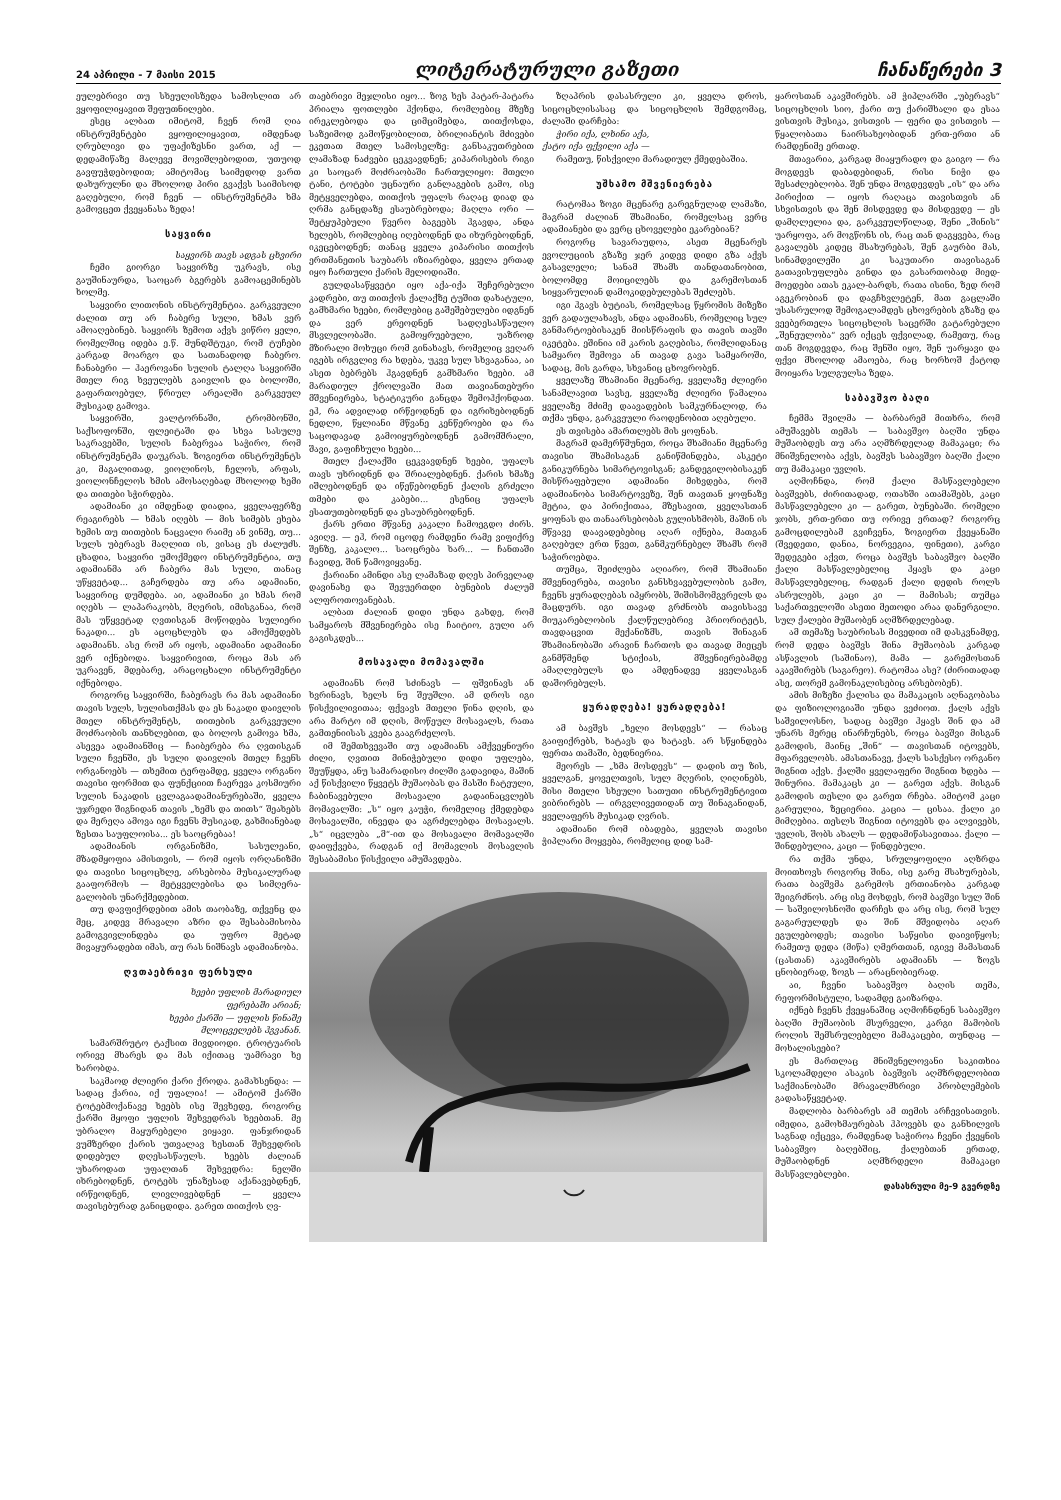24 აპრილი - 7 მაისი 2015 ლიტერატურული გაზეთი ჩანაწერები 3
ეულებრივი თუ სხეულისზედა სამოსლით არ ვყოფილიყავით შეფუთნილები.
ესეც ალბათ იმიტომ, ჩვენ რომ ღია ინსტრუმენტები ვყოფილიყავით, იმდენად ღრუბლივი და უფაქიზესნი ვართ, აქ — დედამიწაზე მალევე მოვიშლებოდით, უთუოდ გავფუჭდებოდით; ამიტომაც საიმედოდ ვართ დახურულნი და მხოლოდ პირი გვაქვს საიმისოდ გაღებული, რომ ჩვენ — ინსტრუმენტმა ხმა გამოვცეთ ქვეყანასა ზედა!
საყვირი
საყვირს თავს ადგას ცხვირი
ჩემი გიორგი საყვირზე უკრავს, ისე გაუშინაურდა, საოცარ ბგერებს გამოაცემინებს ხოლმე.
საყვირი ლითონის ინსტრუმენტია. გარკვეული ძალით თუ არ ჩაბერე სული, ხმას ვერ ამოაღებინებ. საყვირს ზემოთ აქვს ვიწრო ყელი, რომელშიც იდება ე.წ. მუნდშტუკი, რომ ტუჩები კარგად მოარგო და სათანადოდ ჩაბერო. ჩანაბერი — ჰაეროვანი სულის ტალღა საყვირში მთელ რიგ ხვეულებს გაივლის და ბოლოში, გაფართოებულ, წრიულ არეალში გარკვეულ მუსიკად გამოვა.
საყვირში, ვალტორნაში, ტრომბონში, საქსოფონში, ფლეიტაში და სხვა სასულე საკრავებში, სულის ჩაბერვაა საჭირო, რომ ინსტრუმენტმა დაუკრას. ზოგიერთ ინსტრუმენტს კი, მაგალითად, ვიოლინოს, ჩელოს, არფას, ვიოლონჩელოს ხმის ამოსაღებად მხოლოდ ხემი და თითები სჭირდება.
ადამიანი კი იმდენად დიადია, ყველაფერზე რეაგირებს — ხმას იღებს — მის სიმებს ეხება ხემის თუ თითების ნაცვალი რაიმე ან ვინმე, თუ... სულს უბერავს მაღლით ის, ვისაც ეს ძალუძს. ცხადია, საყვირი უმოქმედო ინსტრუმენტია, თუ ადამიანმა არ ჩაბერა მას სული, თანაც უწყვეტად... გაჩერდება თუ არა ადამიანი, საყვირიც დუმდება. აი, ადამიანი კი ხმას რომ იღებს — ლაპარაკობს, მღერის, იმისგანაა, რომ მას უწყვეტად ღვთისგან მოწოდება სულიერი ნაკადი... ეს აცოცხლებს და ამოქმედებს ადამიანს. ასე რომ არ იყოს, ადამიანი ადამიანი ვერ იქნებოდა. საყვირივით, როცა მას არ უკრავენ, მდებარე, არაცოცხალი ინსტრუმენტი იქნებოდა.
როგორც საყვირში, ჩაბერავს რა მას ადამიანი თავის სულს, სულისთქმას და ეს ნაკადი დაივლის მთელ ინსტრუმენტს, თითების გარკვეული მოძრაობის თანხლებით, და ბოლოს გამოვა ხმა, ასევეა ადამიანშიც — ჩაიბერება რა ღვთისგან სული ჩვენში, ეს სული დაივლის მთელ ჩვენს ორგანოებს — თხემით ტერფამდე, ყველა ორგანო თავისი ფორმით და ფუნქციით ჩაერევა კოსმიური სულის ნაკადის ცვლაგაადამიანურებაში, ყველა უჯრედი შიგნიდან თავის „ხემს და თითს“ შეახებს და მერეღა ამოვა იგი ჩვენს მუსიკად, გახმიანებად ზესთა საუფლოისა... ეს საოცრებაა!
ადამიანის ორგანიზმი, სასულეანი, მზადმყოფია ამისთვის, — რომ იყოს ორღანიზმი და თავისი სიცოცხლე, არსებობა მუსიკალურად გააფორმოს — მეტყველებისა და სიმღერა-გალობის უნარქმედებით.
თუ დავფიქრდებით ამის თაობაზე, თქვენც და მეც, კიდევ მრავალი აზრი და შესაბამისობა გამოგვივლინდება და უფრო მეტად მივაყურადებთ იმას, თუ რას ნიშნავს ადამიანობა.
ღვთაებრივი ფერხული
ხეები უფლის მარადიულ
ფერებაში არიან;
ხეები ქარში — უფლის წინაშე
მლოცველებს ჰგვანან.
სამარშრუტო ტაქსით მივდიოდი. ტროტუარის ორივე მხარეს და მას იქითაც უამრავი ხე ხარობდა.
საკმაოდ ძლიერი ქარი ქროდა. გამახსენდა: — სადაც ქარია, იქ უფალია! — ამიტომ ქარში ტოტებმოქანავე ხეებს ისე შევხედე, როგორც ქარში მყოფი უფლის შეხვედრას ხეებთან. მე უბრალო მაყურებელი ვიყავი. ფანჯრიდან ვუმზერდი ქარის უთვალავ ხესთან შეხვედრის დიდებულ დღესასწაულს. ხეებს ძალიან უხაროდათ უფალთან შეხვედრა: ნელში იხრებოდნენ, ტოტებს უნაზესად აქანავებდნენ, ირწეოდნენ, ლივლივებდნენ — ყველა თავისებურად განიცდიდა. გარეთ თითქოს ღვ-
თაებრივი მეჯლისი იყო... ზოგ ხეს პატარ-პატარა პრიალა ფოთლები ჰქონდა, რომლებიც მზეზე ირეკლებოდა და ციმციმებდა, თითქოსდა, საზეიმოდ გამოწყობილით, ბრილიანტის მძივები ეკეთათ მთელ სამოსელზე: განსაკუთრებით ლამაზად ნაძვები ცეკვავდნენ; კიპარისების რიგი კი საოცარ მოძრაობაში ჩართულიყო: მთელი ტანი, ტოტები უცნაური განლაგების გამო, ისე მეტყველებდა, თითქოს უფალს რაღაც დიად და ღრმა განცდაზე ესაუბრებოდა; მაღლა ორი — შეტყუპებული წვერო ბაგეებს ჰგავდა, ანდა ხელებს, რომლებიც იღებოდნენ და იხურებოდნენ, იკეცებოდნენ; თანაც ყველა კიპარისი თითქოს ერთმანეთის საუბარს იზიარებდა, ყველა ერთად იყო ჩართული ქარის მელოდიაში.
გულდასაწყვეტი იყო აქა-იქა შეჩერებული კადრები, თუ თითქოს ქალაქზე ტუშით დახატული, გამხმარი ხეები, რომლებიც გაშეშებულები იდგნენ და ვერ ერეოდნენ სადღესასწაულო მსვლელობაში. გამოყრუებული, უაზროდ მზირალი მოხუცი რომ გინახავს, რომელიც ვეღარ იგებს ირგვლივ რა ხდება, უკვე სულ სხვაგანაა, აი ასეთ ბებრებს ჰგავდნენ გამხმარი ხეები. ამ მარადიულ ქროლვაში მათ თავიანთებური მშვენიერება, სტატიკური განცდა შემოჰქონდათ. ეჰ, რა ადვილად ირწეოდნენ და იგრიხებოდნენ ნედლი, წყლიანი მწვანე კენწეროები და რა საცოდავად გამოიყურებოდნენ გამომშრალი, შავი, გაფიჩხული ხეები...
მთელ ქალაქში ცეკვავდნენ ხეები, უფალს თავს უხრიდნენ და შრიალებდნენ. ქარის ხმაზე იშლებოდნენ და იწეწებოდნენ ქალის გრძელი თმები და კაბები... ესენიც უფალს ესათუთებოდნენ და ესაუბრებოდნენ.
ქარს ერთი მწვანე კაკალი ჩამოეგდო ძირს. ავიღე. — ეჰ, რომ იცოდე რამდენი რამე ვიფიქრე შენზე, კაკალო... საოცრება ხარ... — ჩანთაში ჩავიდე, შინ წამოვიყვანე.
ქარიანი ამინდი ასე ლამაზად დღეს პირველად დავინახე და შევუერთდი ბუნების ძალუმ ალფროთოვანებას.
ალბათ ძალიან დიდი უნდა გახდე, რომ სამყაროს მშვენიერება ისე ჩაიტიო, გული არ გაგისკდეს...
მოსავალი მომავალში
ადამიანს რომ სძინავს — ფშვინავს ან ხვრინავს, ხელს ნუ შეუშლი. ამ დროს იგი წისქვილივითაა; ფქვავს მთელი წინა დღის, და არა მარტო იმ დღის, მოწეულ მოსავალს, რათა გამთენიისას კვება გააგრძელოს.
იმ შემთხვევაში თუ ადამიანს ამქვეყნიური ძილი, ღვთით მინიჭებული დიდი უფლება, შეუწყდა, ანუ სამარადისო ძილში გადავიდა, მაშინ აქ წისქვილი წყვეტს მუშაობას და მასში ჩატეული, ჩაბინავებული მოსავალი გადაინაცვლებს მომავალში: „ს“ იყო კაუჭი, რომელიც ქმედებდა მოსავალში, ინვედა და აგრძელებდა მოსავალს. „ს“ იცვლება „მ“-ით და მოსავალი მომავალში დაიფქვება, რადგან იქ მომავლის მოსავლის შესაბამისი წისქვილი ამუშავდება.
ზღაპრის დასასრული კი, ყველა დროს, სიცოცხლისასაც და სიცოცხლის შემდგომაც, ძალაში დარჩება:
ჭირი იქა, ლხინი აქა,
ქატო იქა ფქვილი აქა —
რამეთუ, წისქვილი მარადიულ ქმედებაშია.
უშხამო მშვენიერება
რატომაა ზოგი მცენარე გარეგნულად ლამაზი, მაგრამ ძალიან შხამიანი, რომელსაც ვერც ადამიანები და ვერც ცხოველები ეკარებიან?
როგორც სავარაუდოა, ასეთ მცენარეს ევოლუციის გზაზე ჯერ კიდევ დიდი გზა აქვს გასავლელი; სანამ შხამს თანდათანობით, ბოლომდე მოიცილებს და გარემოსთან სიყვარულიან დამოკიდებულებას შეძლებს.
იგი ჰგავს ბუტიას, რომელსაც წყრომის მიზეზი ვერ გადაულახავს, ანდა ადამიანს, რომელიც სულ განმარტოებისაკენ მიისწრაფის და თავის თავში იკეტება. ეშინია იმ კარის გაღებისა, რომლიდანაც სამყარო შემოვა ან თავად გავა სამყაროში, სადაც, მის გარდა, სხვანიც ცხოვრობენ.
ყველაზე შხამიანი მცენარე, ყველაზე ძლიერი სანამლავით სავსე, ყველაზე ძლიერი წამალია ყველაზე მძიმე დაავადების სამკურნალოდ, რა თქმა უნდა, გარკვეული რაოდენობით აღებული.
ეს თვისება ამართლებს მის ყოფნას.
მაგრამ დამერწმუნეთ, როცა შხამიანი მცენარე თავისი შხამისაგან განიწმინდება, ასკეტი განიკურნება სიმარტოვისგან; განდეგილობისაკენ მისწრაფებული ადამიანი მიხვდება, რომ ადამიანობა სიმარტოვეზე, შენ თავთან ყოფნაზე მეტია, და პირიქითაა, მზესავით, ყველასთან ყოფნას და თანაარსებობას გულისხმობს, მაშინ ის მწვავე დაავადებებიც აღარ იქნება, მათგან გაღებულ ერთ წვეთ, განმკურნებელ შხამს რომ საჭიროებდა.
თუმცა, შეიძლება აღიარო, რომ შხამიანი მშვენიერება, თავისი განსხვავებულობის გამო, ჩვენს ყურადღებას იპყრობს, შიშისმომგვრელს და მაცდურს. იგი თავად გრძნობს თავისსავე მიუკარებლობის ქალწულებრივ პრიორიტეტს, თავდაცვით მექანიზმს, თავის შინაგან შხამიანობაში არავინ ჩართოს და თავად მიეცეს განმწმენდ სტიქიას, მშვენიერებამდე ამაღლებულს და ამდენადვე ყველასგან დაშორებულს.
ყურადღება! ყურადღება!
ამ ბავშვს „ხელი მოსდევს“ — რასაც გაიფიქრებს, ხატავს და ხატავს. არ სწყინდება ფერთა თამაში, ბედნიერია.
მეორეს — „ხმა მოსდევს“ — დადის თუ ზის, ყველგან, ყოველთვის, სულ მღერის, ღიღინებს, მისი მთელი სხეული სათუთი ინსტრუმენტივით ვიბრირებს — ირგვლივეთიდან თუ შინაგანიდან, ყველაფერს მუსიკად ღვრის.
ადამიანი რომ იბადება, ყველას თავისი ჭიპლარი მოყვება, რომელიც დიდ სამ-
ყაროსთან აკავშირებს. ამ ჭიპლარში „უბერავს“ სიცოცხლის სიო, ქარი თუ ქარიშხალი და ესაა ვისთვის მუსიკა, ვისთვის — ფერი და ვისთვის — წყალობათა ნაირსახეობიდან ერთ-ერთი ან რამდენიმე ერთად.
მთავარია, კარგად მიაყურადო და გაიგო — რა მოგდევს დაბადებიდან, რისი ნიჭი და შესაძლებლობა. შენ უნდა მოგდევდეს „ის“ და არა პირიქით — იყოს რაღაცა თავისთვის ან სხვისთვის და შენ მისდევდე და მისდევდე — ეს დამღლელია და, გარკვეულწილად, შენი „შინის“ უარყოფა, არ მოგწონს ის, რაც თან დაგყვება, რაც გავალებს კიდეც მსახურებას, შენ გაურბი მას, სინამდვილეში კი საკუთარი თავისაგან გათავისუფლება გინდა და გასართობად მიედ-მოედები ათას ეკალ-ბარდს, რათა ისინი, ზედ რომ აგეკრობიან და დაგჩხვლეტენ, მათ გაცლაში უსასრულოდ შემოგალამდეს ცხოვრების გზაზე და ვეებერთელა სიცოცხლის საცერში გატარებული „შენეულობა“ ვერ იქცეს ფქვილად, რამეთუ, რაც თან მოგდევდა, რაც შენში იყო, შენ უარყავი და ფქვი მხოლოდ ამაოება, რაც ხორხოშ ქატოდ მოიყარა სულგულსა ზედა.
საბავშვო ბაღი
ჩემმა შვილმა — ბარბარემ მითხრა, რომ ამუშავებს თემას — საბავშვო ბაღში უნდა მუშაობდეს თუ არა აღმზრდელად მამაკაცი; რა მნიშვნელობა აქვს, ბავშვს საბავშვო ბაღში ქალი თუ მამაკაცი უვლის.
აღმოჩნდა, რომ ქალი მასწავლებელი ბავშვებს, ძირითადად, ოთახში ათამაშებს, კაცი მასწავლებელი კი — გარეთ, ბუნებაში. რომელი ჯობს, ერთ-ერთი თუ ორივე ერთად? როგორც გამოცდილებამ გვიჩვენა, ზოგიერთ ქვეყანაში (შვედეთი, დანია, ნორვეგია, ფინეთი), კარგი შედეგები აქვთ, როცა ბავშვს საბავშვო ბაღში ქალი მასწავლებელიც ჰყავს და კაცი მასწავლებელიც, რადგან ქალი დედის როლს ასრულებს, კაცი კი — მამისას; თუმცა საქართველოში ასეთი მეთოდი არაა დანერგილი. სულ ქალები მუშაობენ აღმზრდელებად.
ამ თემაზე საუბრისას მივედით იმ დასკვნამდე, რომ დედა ბავშვს შინა მუშაობას კარგად ასწავლის (საშინაო), მამა — გარემოსთან აკავშირებს (საგარეო). რატომაა ასე? (ძირითადად ასე, თორემ გამონაკლისებიც არსებობენ).
ამის მიზეზი ქალისა და მამაკაცის აღნაგობასა და ფიზიოლოგიაში უნდა ვეძიოთ. ქალს აქვს საშვილოსნო, სადაც ბავშვი ჰყავს შინ და ამ უნარს მერეც ინარჩუნებს, როცა ბავშვი მისგან გამოდის, მაინც „შინ“ — თავისთან იტოვებს, მფარველობს. ამასთანავე, ქალს სასქესო ორგანო შიგნით აქვს. ქალში ყველაფერი შიგნით ხდება — შინურია. მამაკაცს კი — გარეთ აქვს. მისგან გამოდის თესლი და გარეთ რჩება. ამიტომ კაცი გარეულია, ზეციერია. კაცია — ცისაა. ქალი კი მიმღებია. თესლს შიგნით იტოვებს და ალვივებს, უვლის, შობს ახალს — დედამიწასავითაა. ქალი — შინდებულია, კაცი — წინდებული.
რა თქმა უნდა, სრულყოფილი აღზრდა მოითხოვს როგორც შინა, ისე გარე მსახურებას, რათა ბავშვმა გარემოს ერთიანობა კარგად შეიგრძნოს. არც ისე მოხდეს, რომ ბავშვი სულ შინ — საშვილოსნოში დარჩეს და არც ისე, რომ სულ გაგარეულდეს და შინ მშვიდობა აღარ ეგულებოდეს; თავისი საწყისი დაივიწყოს; რამეთუ დედა (მიწა) ღმერთთან, იგივე მამასთან (ცასთან) აკავშირებს ადამიანს — ზოგს ცნობიერად, ზოგს — არაცნობიერად.
აი, ჩვენი საბავშვო ბაღის თემა, რეფორმისტული, სადამდე გაიზარდა.
იქნებ ჩვენს ქვეყანაშიც აღმოჩნდნენ საბავშვო ბაღში მუშაობის მსურველი, კარგი მამობის როლის შემსრულებელი მამაკაცები, თუნდაც — მოხალისეები?
ეს მართლაც მნიშვნელოვანი საკითხია სკოლამდელი ასაკის ბავშვის აღმზრდელობით საქმიანობაში მრავალმხრივი პრობლემების გადასაწყვეტად.
მადლობა ბარბარეს ამ თემის არჩევისათვის. იმედია, გამოხმაურებას ჰპოვებს და განხილვის საგნად იქცევა, რამდენად საჭიროა ჩვენი ქვეყნის საბავშვო ბაღებშიც, ქალებთან ერთად, მუშაობდნენ აღმზრდელი მამაკაცი მასწავლებლები.
დასასრული მე-9 გვერდზე